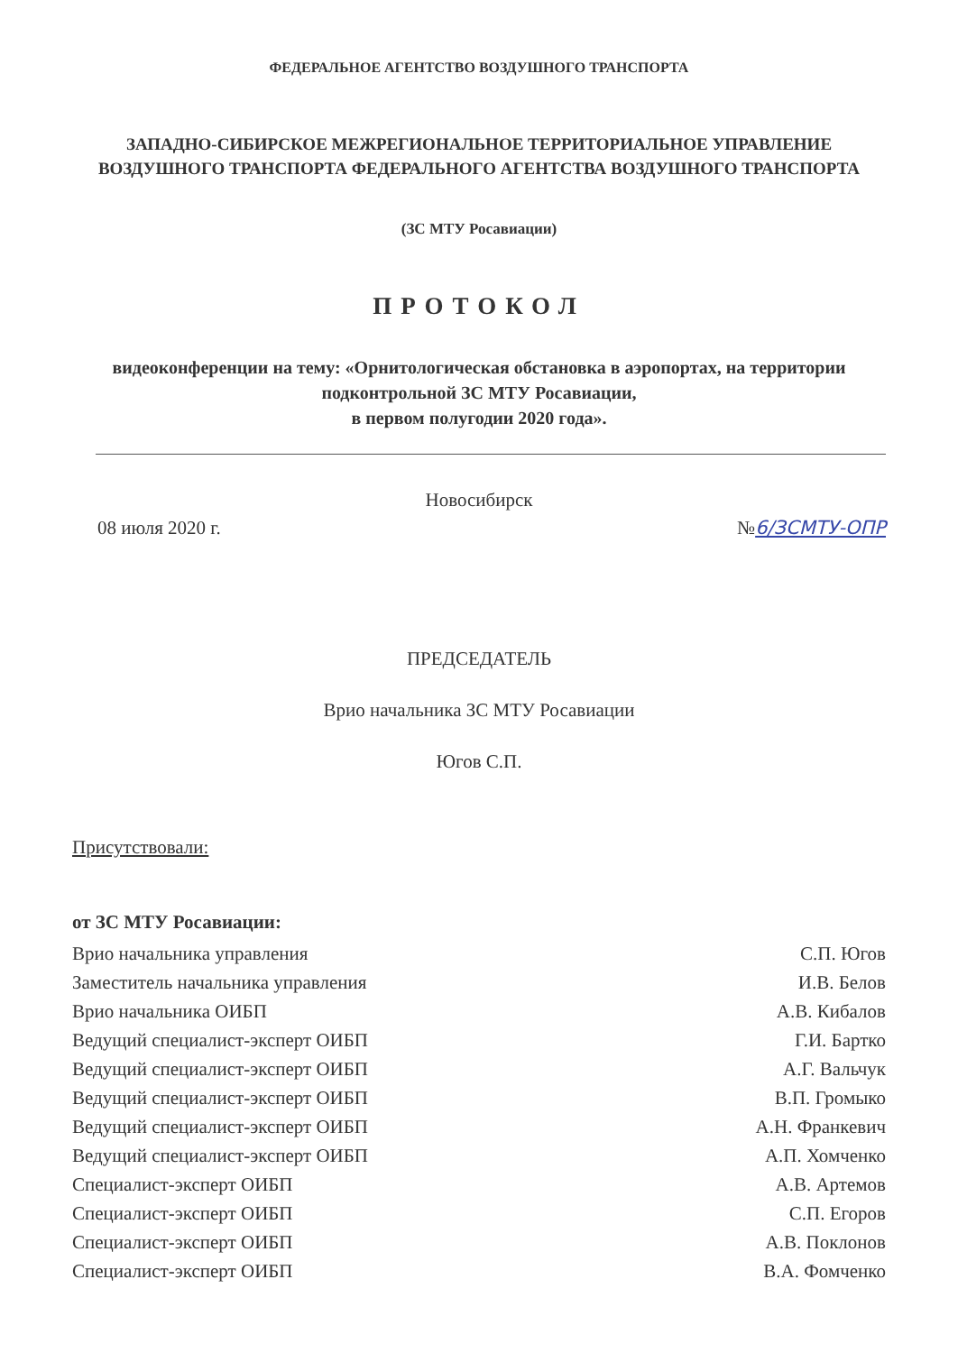ФЕДЕРАЛЬНОЕ АГЕНТСТВО ВОЗДУШНОГО ТРАНСПОРТА
ЗАПАДНО-СИБИРСКОЕ МЕЖРЕГИОНАЛЬНОЕ ТЕРРИТОРИАЛЬНОЕ УПРАВЛЕНИЕ ВОЗДУШНОГО ТРАНСПОРТА ФЕДЕРАЛЬНОГО АГЕНТСТВА ВОЗДУШНОГО ТРАНСПОРТА
(ЗС МТУ Росавиации)
ПРОТОКОЛ
видеоконференции на тему: «Орнитологическая обстановка в аэропортах, на территории подконтрольной ЗС МТУ Росавиации,
в первом полугодии 2020 года».
Новосибирск
08 июля 2020 г. №6/ЗСМТУ-ОПР
ПРЕДСЕДАТЕЛЬ
Врио начальника ЗС МТУ Росавиации
Югов С.П.
Присутствовали:
от ЗС МТУ Росавиации:
Врио начальника управления С.П. Югов
Заместитель начальника управления И.В. Белов
Врио начальника ОИБП А.В. Кибалов
Ведущий специалист-эксперт ОИБП Г.И. Бартко
Ведущий специалист-эксперт ОИБП А.Г. Вальчук
Ведущий специалист-эксперт ОИБП В.П. Громыко
Ведущий специалист-эксперт ОИБП А.Н. Франкевич
Ведущий специалист-эксперт ОИБП А.П. Хомченко
Специалист-эксперт ОИБП А.В. Артемов
Специалист-эксперт ОИБП С.П. Егоров
Специалист-эксперт ОИБП А.В. Поклонов
Специалист-эксперт ОИБП В.А. Фомченко